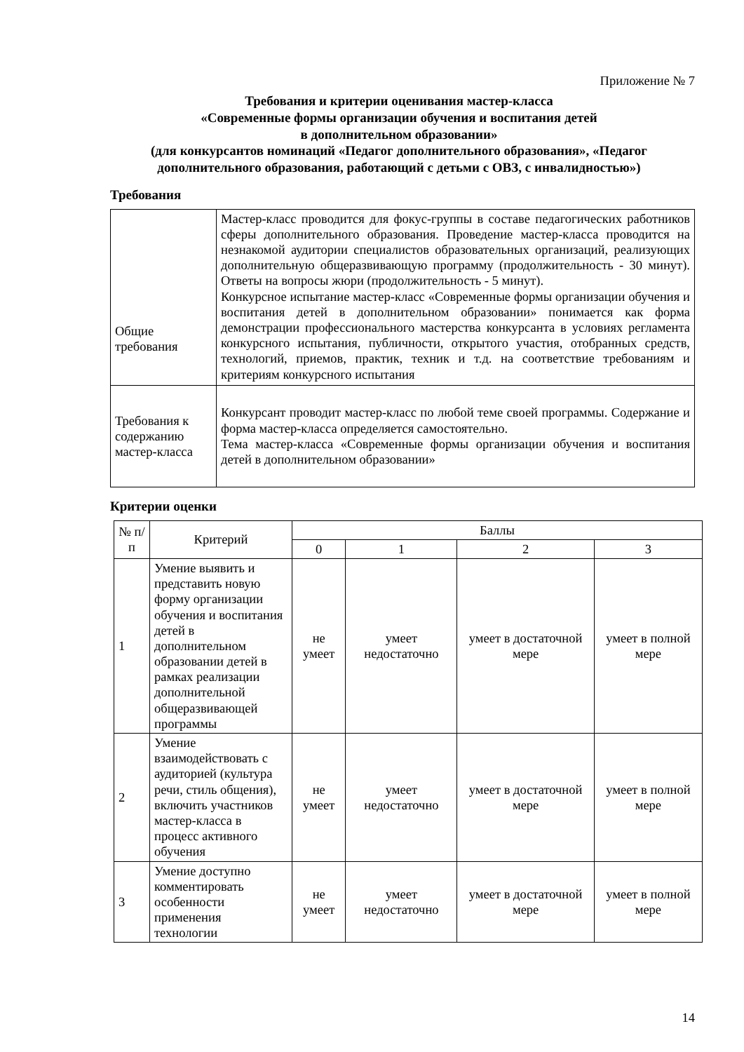Приложение № 7
Требования и критерии оценивания мастер-класса
«Современные формы организации обучения и воспитания детей
в дополнительном образовании»
(для конкурсантов номинаций «Педагог дополнительного образования», «Педагог дополнительного образования, работающий с детьми с ОВЗ, с инвалидностью»)
Требования
| Общие требования | Мастер-класс проводится для фокус-группы в составе педагогических работников сферы дополнительного образования. Проведение мастер-класса проводится на незнакомой аудитории специалистов образовательных организаций, реализующих дополнительную общеразвивающую программу (продолжительность - 30 минут). Ответы на вопросы жюри (продолжительность - 5 минут). Конкурсное испытание мастер-класс «Современные формы организации обучения и воспитания детей в дополнительном образовании» понимается как форма демонстрации профессионального мастерства конкурсанта в условиях регламента конкурсного испытания, публичности, открытого участия, отобранных средств, технологий, приемов, практик, техник и т.д. на соответствие требованиям и критериям конкурсного испытания |
| Требования к содержанию мастер-класса | Конкурсант проводит мастер-класс по любой теме своей программы. Содержание и форма мастер-класса определяется самостоятельно. Тема мастер-класса «Современные формы организации обучения и воспитания детей в дополнительном образовании» |
Критерии оценки
| № п/п | Критерий | Баллы | | | |
| --- | --- | --- | --- | --- | --- |
| | | 0 | 1 | 2 | 3 |
| 1 | Умение выявить и представить новую форму организации обучения и воспитания детей в дополнительном образовании детей в рамках реализации дополнительной общеразвивающей программы | не умеет | умеет недостаточно | умеет в достаточной мере | умеет в полной мере |
| 2 | Умение взаимодействовать с аудиторией (культура речи, стиль общения), включить участников мастер-класса в процесс активного обучения | не умеет | умеет недостаточно | умеет в достаточной мере | умеет в полной мере |
| 3 | Умение доступно комментировать особенности применения технологии | не умеет | умеет недостаточно | умеет в достаточной мере | умеет в полной мере |
14